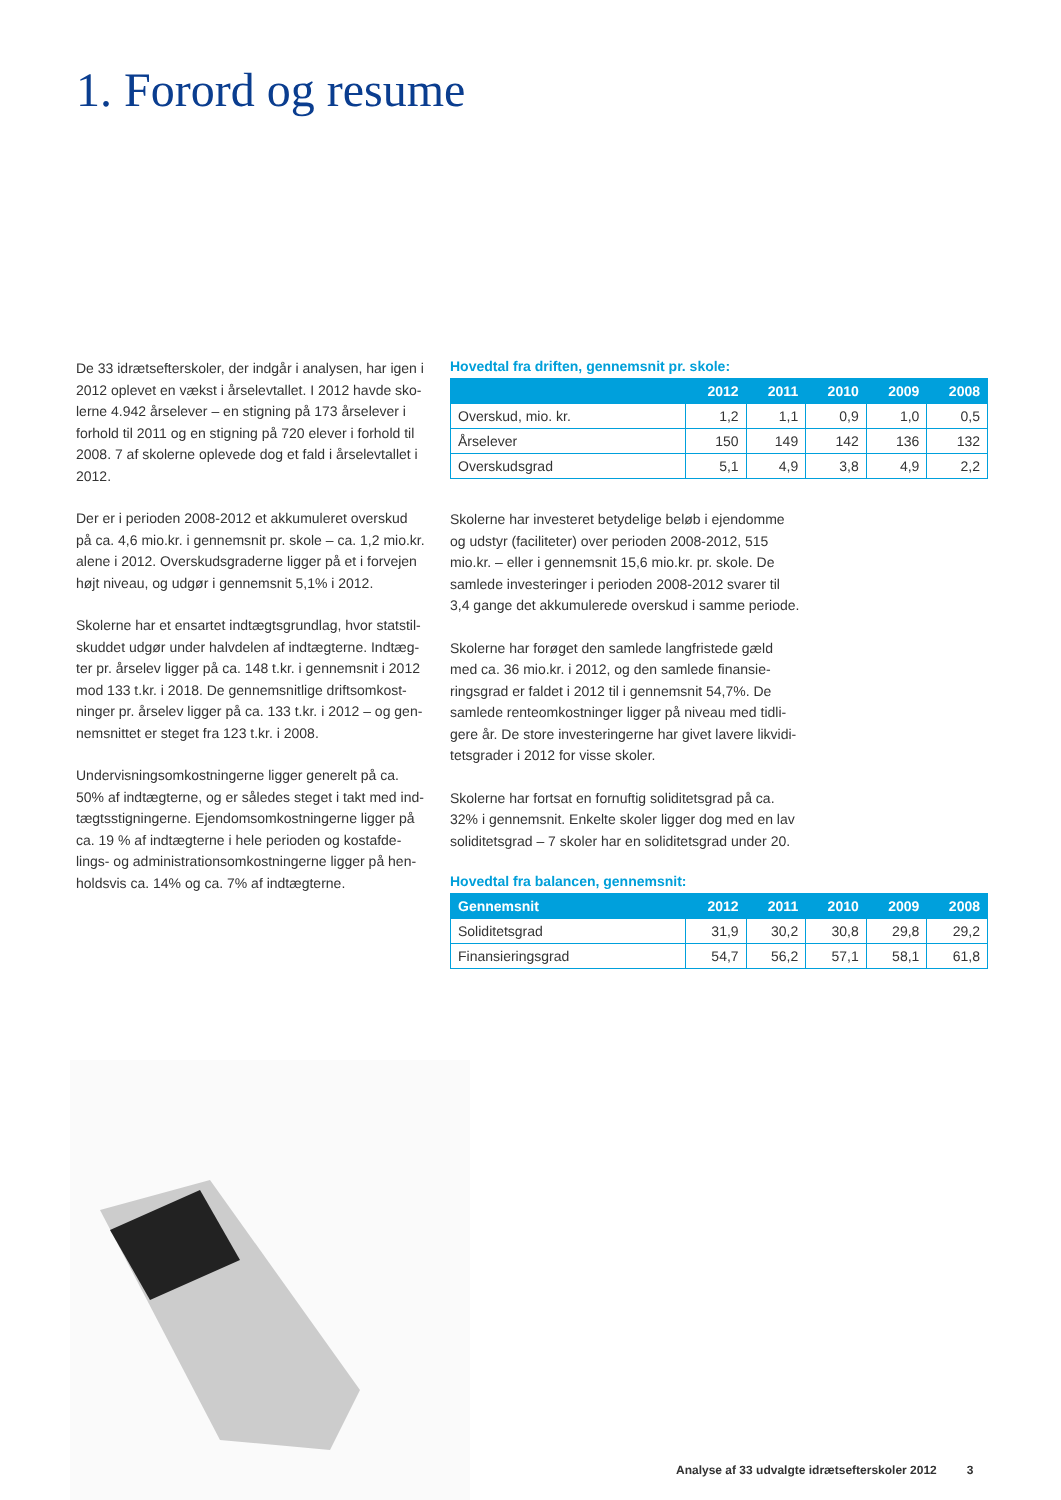1. Forord og resume
De 33 idrætsefterskoler, der indgår i analysen, har igen i 2012 oplevet en vækst i årselevtallet. I 2012 havde sko-lerne 4.942 årselever – en stigning på 173 årselever i forhold til 2011 og en stigning på 720 elever i forhold til 2008. 7 af skolerne oplevede dog et fald i årselevtallet i 2012.
Der er i perioden 2008-2012 et akkumuleret overskud på ca. 4,6 mio.kr. i gennemsnit pr. skole – ca. 1,2 mio.kr. alene i 2012. Overskudsgraderne ligger på et i forvejen højt niveau, og udgør i gennemsnit 5,1% i 2012.
Skolerne har et ensartet indtægtsgrundlag, hvor statstil-skuddet udgør under halvdelen af indtægterne. Indtæg-ter pr. årselev ligger på ca. 148 t.kr. i gennemsnit i 2012 mod 133 t.kr. i 2018. De gennemsnitlige driftsomkost-ninger pr. årselev ligger på ca. 133 t.kr. i 2012 – og gen-nemsnittet er steget fra 123 t.kr. i 2008.
Undervisningsomkostningerne ligger generelt på ca. 50% af indtægterne, og er således steget i takt med ind-tægtsstigningerne. Ejendomsomkostningerne ligger på ca. 19 % af indtægterne i hele perioden og kostafde-lings- og administrationsomkostningerne ligger på hen-holdsvis ca. 14% og ca. 7% af indtægterne.
Hovedtal fra driften, gennemsnit pr. skole:
| | 2012 | 2011 | 2010 | 2009 | 2008 |
| --- | --- | --- | --- | --- | --- |
| Overskud, mio. kr. | 1,2 | 1,1 | 0,9 | 1,0 | 0,5 |
| Årselever | 150 | 149 | 142 | 136 | 132 |
| Overskudsgrad | 5,1 | 4,9 | 3,8 | 4,9 | 2,2 |
Skolerne har investeret betydelige beløb i ejendomme og udstyr (faciliteter) over perioden 2008-2012, 515 mio.kr. – eller i gennemsnit 15,6 mio.kr. pr. skole. De samlede investeringer i perioden 2008-2012 svarer til 3,4 gange det akkumulerede overskud i samme periode.
Skolerne har forøget den samlede langfristede gæld med ca. 36 mio.kr. i 2012, og den samlede finansie-ringsgrad er faldet i 2012 til i gennemsnit 54,7%. De samlede renteomkostninger ligger på niveau med tidli-gere år. De store investeringerne har givet lavere likvidi-tetsgrader i 2012 for visse skoler.
Skolerne har fortsat en fornuftig soliditetsgrad på ca. 32% i gennemsnit. Enkelte skoler ligger dog med en lav soliditetsgrad – 7 skoler har en soliditetsgrad under 20.
Hovedtal fra balancen, gennemsnit:
| Gennemsnit | 2012 | 2011 | 2010 | 2009 | 2008 |
| --- | --- | --- | --- | --- | --- |
| Soliditetsgrad | 31,9 | 30,2 | 30,8 | 29,8 | 29,2 |
| Finansieringsgrad | 54,7 | 56,2 | 57,1 | 58,1 | 61,8 |
Analyse af 33 udvalgte idrætsefterskoler 2012 3